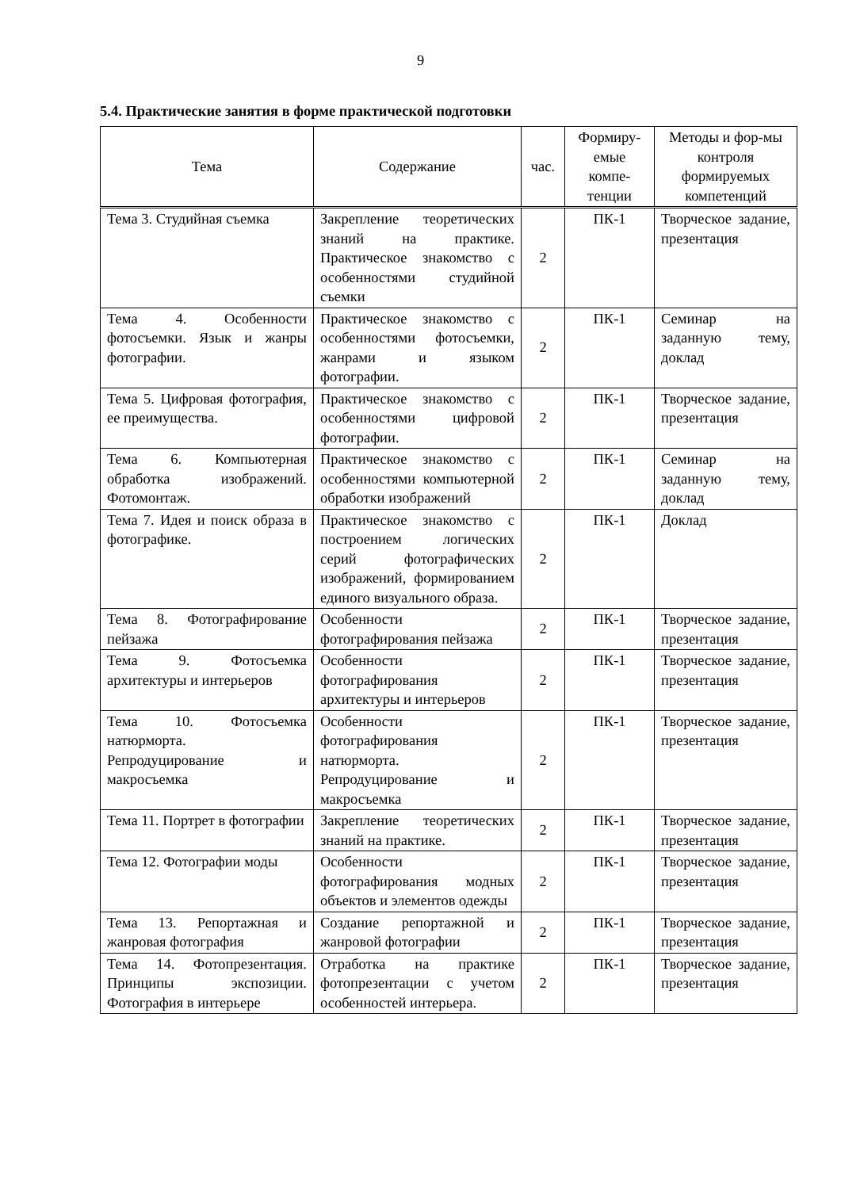9
5.4. Практические занятия в форме практической подготовки
| Тема | Содержание | час. | Формиру-емые компе-тенции | Методы и фор-мы контроля формируемых компетенций |
| --- | --- | --- | --- | --- |
| Тема 3. Студийная съемка | Закрепление теоретических знаний на практике. Практическое знакомство с особенностями студийной съемки | 2 | ПК-1 | Творческое задание, презентация |
| Тема 4. Особенности фотосъемки. Язык и жанры фотографии. | Практическое знакомство с особенностями фотосъемки, жанрами и языком фотографии. | 2 | ПК-1 | Семинар на заданную тему, доклад |
| Тема 5. Цифровая фотография, ее преимущества. | Практическое знакомство с особенностями цифровой фотографии. | 2 | ПК-1 | Творческое задание, презентация |
| Тема 6. Компьютерная обработка изображений. Фотомонтаж. | Практическое знакомство с особенностями компьютерной обработки изображений | 2 | ПК-1 | Семинар на заданную тему, доклад |
| Тема 7. Идея и поиск образа в фотографике. | Практическое знакомство с построением логических серий фотографических изображений, формированием единого визуального образа. | 2 | ПК-1 | Доклад |
| Тема 8. Фотографирование пейзажа | Особенности фотографирования пейзажа | 2 | ПК-1 | Творческое задание, презентация |
| Тема 9. Фотосъемка архитектуры и интерьеров | Особенности фотографирования архитектуры и интерьеров | 2 | ПК-1 | Творческое задание, презентация |
| Тема 10. Фотосъемка натюрморта. Репродуцирование и макросъемка | Особенности фотографирования натюрморта. Репродуцирование и макросъемка | 2 | ПК-1 | Творческое задание, презентация |
| Тема 11. Портрет в фотографии | Закрепление теоретических знаний на практике. | 2 | ПК-1 | Творческое задание, презентация |
| Тема 12. Фотографии моды | Особенности фотографирования модных объектов и элементов одежды | 2 | ПК-1 | Творческое задание, презентация |
| Тема 13. Репортажная и жанровая фотография | Создание репортажной и жанровой фотографии | 2 | ПК-1 | Творческое задание, презентация |
| Тема 14. Фотопрезентация. Принципы экспозиции. Фотография в интерьере | Отработка на практике фотопрезентации с учетом особенностей интерьера. | 2 | ПК-1 | Творческое задание, презентация |